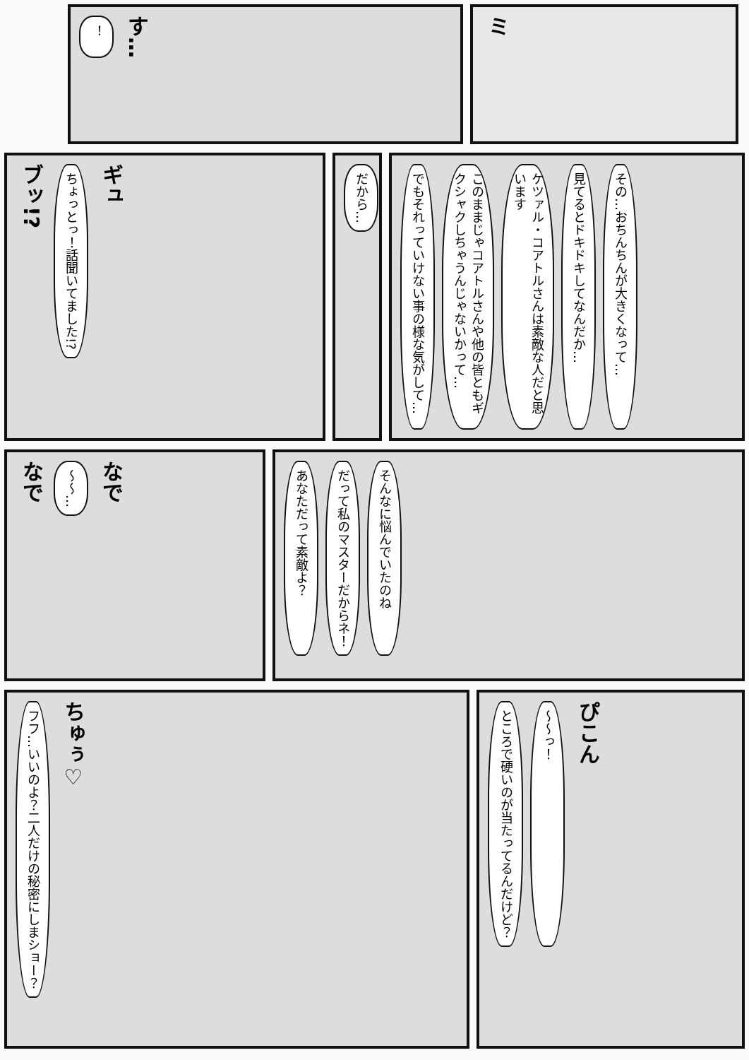！
す…
ミ
ブッ!?
ちょっとっ！話聞いてました!?
ギュ
だから…
でもそれっていけない事の様な気がして…
このままじゃコアトルさんや他の皆ともギクシャクしちゃうんじゃないかって…
ケツァル・コアトルさんは素敵な人だと思います
見てるとドキドキしてなんだか…
その…おちんちんが大きくなって…
なで
～～…
なで
あなただって素敵よ？
だって私のマスターだからネ！
そんなに悩んでいたのね
フフ…いいのよ？二人だけの秘密にしまショー？
ちゅぅ♡
ところで硬いのが当たってるんだけど？
～～っ！
ぴこん